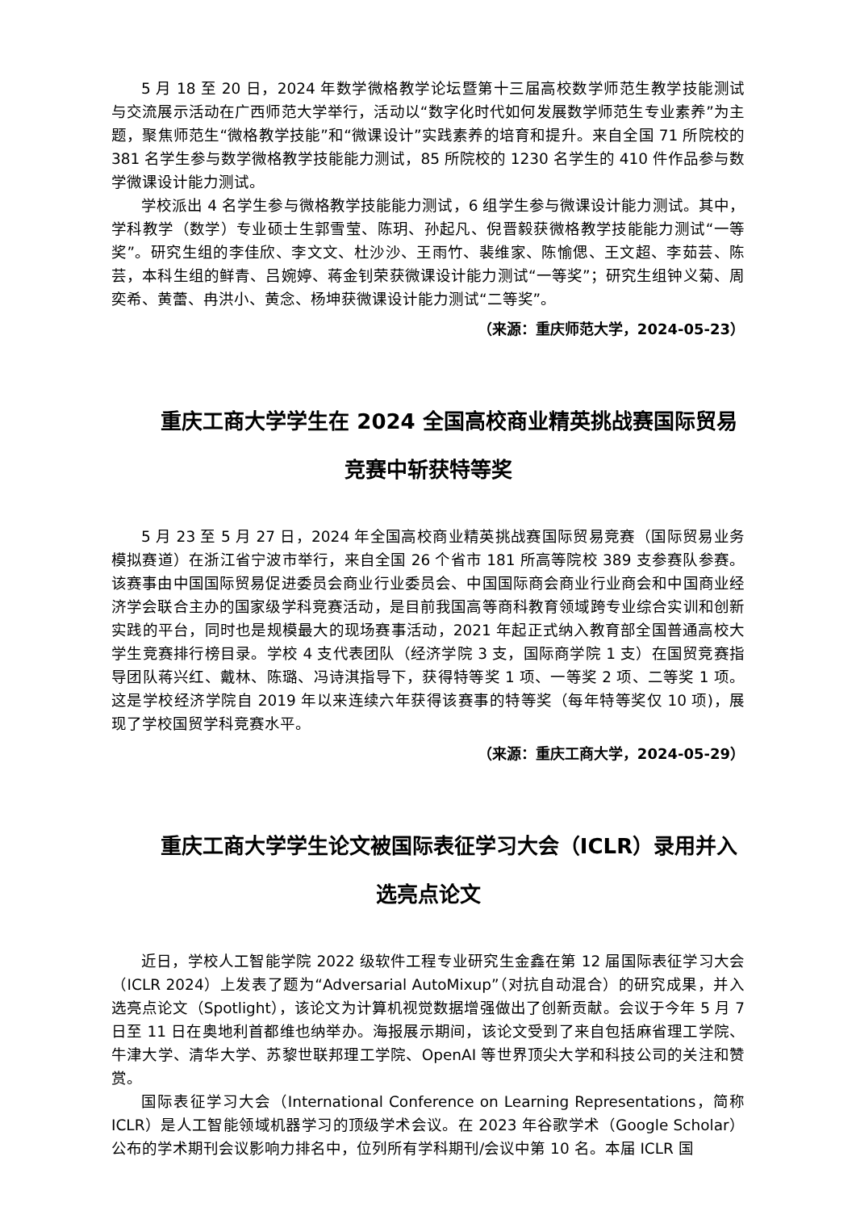5 月 18 至 20 日，2024 年数学微格教学论坛暨第十三届高校数学师范生教学技能测试与交流展示活动在广西师范大学举行，活动以“数字化时代如何发展数学师范生专业素养”为主题，聚焦师范生“微格教学技能”和“微课设计”实践素养的培育和提升。来自全国 71 所院校的 381 名学生参与数学微格教学技能能力测试，85 所院校的 1230 名学生的 410 件作品参与数学微课设计能力测试。
学校派出 4 名学生参与微格教学技能能力测试，6 组学生参与微课设计能力测试。其中，学科教学（数学）专业硕士生郭雪莹、陈玥、孙起凡、倪晋毅获微格教学技能能力测试“一等奖”。研究生组的李佳欣、李文文、杜沙沙、王雨竹、裴维家、陈愉偲、王文超、李茹芸、陈芸，本科生组的鲜青、吕婉婷、蒋金钊荣获微课设计能力测试“一等奖”；研究生组钟义菊、周奕希、黄蕾、冉洪小、黄念、杨坤获微课设计能力测试“二等奖”。
（来源：重庆师范大学，2024-05-23）
重庆工商大学学生在 2024 全国高校商业精英挑战赛国际贸易竞赛中斩获特等奖
5 月 23 至 5 月 27 日，2024 年全国高校商业精英挑战赛国际贸易竞赛（国际贸易业务模拟赛道）在浙江省宁波市举行，来自全国 26 个省市 181 所高等院校 389 支参赛队参赛。该赛事由中国国际贸易促进委员会商业行业委员会、中国国际商会商业行业商会和中国商业经济学会联合主办的国家级学科竞赛活动，是目前我国高等商科教育领域跨专业综合实训和创新实践的平台，同时也是规模最大的现场赛事活动，2021 年起正式纳入教育部全国普通高校大学生竞赛排行榜目录。学校 4 支代表团队（经济学院 3 支，国际商学院 1 支）在国贸竞赛指导团队蒋兴红、戴林、陈璐、冯诗淇指导下，获得特等奖 1 项、一等奖 2 项、二等奖 1 项。这是学校经济学院自 2019 年以来连续六年获得该赛事的特等奖（每年特等奖仅 10 项)，展现了学校国贸学科竞赛水平。
（来源：重庆工商大学，2024-05-29）
重庆工商大学学生论文被国际表征学习大会（ICLR）录用并入选亮点论文
近日，学校人工智能学院 2022 级软件工程专业研究生金鑫在第 12 届国际表征学习大会（ICLR 2024）上发表了题为“Adversarial AutoMixup”（对抗自动混合）的研究成果，并入选亮点论文（Spotlight），该论文为计算机视觉数据增强做出了创新贡献。会议于今年 5 月 7 日至 11 日在奥地利首都维也纳举办。海报展示期间，该论文受到了来自包括麻省理工学院、牛津大学、清华大学、苏黎世联邦理工学院、OpenAI 等世界顶尖大学和科技公司的关注和赞赏。
国际表征学习大会（International Conference on Learning Representations，简称 ICLR）是人工智能领域机器学习的顶级学术会议。在 2023 年谷歌学术（Google Scholar）公布的学术期刊会议影响力排名中，位列所有学科期刊/会议中第 10 名。本届 ICLR 国